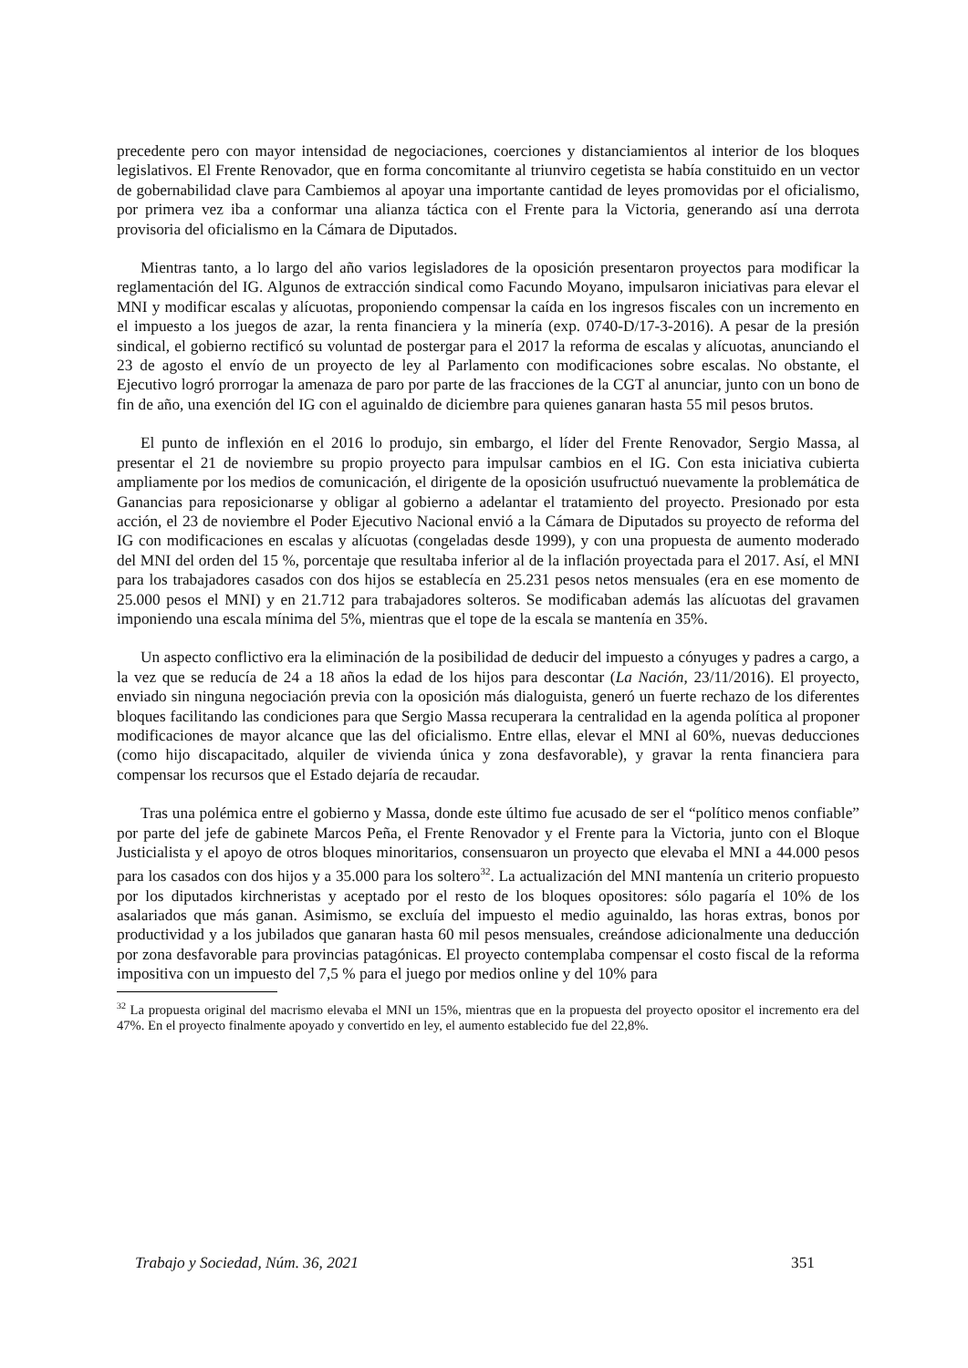precedente pero con mayor intensidad de negociaciones, coerciones y distanciamientos al interior de los bloques legislativos. El Frente Renovador, que en forma concomitante al triunviro cegetista se había constituido en un vector de gobernabilidad clave para Cambiemos al apoyar una importante cantidad de leyes promovidas por el oficialismo, por primera vez iba a conformar una alianza táctica con el Frente para la Victoria, generando así una derrota provisoria del oficialismo en la Cámara de Diputados.
Mientras tanto, a lo largo del año varios legisladores de la oposición presentaron proyectos para modificar la reglamentación del IG. Algunos de extracción sindical como Facundo Moyano, impulsaron iniciativas para elevar el MNI y modificar escalas y alícuotas, proponiendo compensar la caída en los ingresos fiscales con un incremento en el impuesto a los juegos de azar, la renta financiera y la minería (exp. 0740-D/17-3-2016). A pesar de la presión sindical, el gobierno rectificó su voluntad de postergar para el 2017 la reforma de escalas y alícuotas, anunciando el 23 de agosto el envío de un proyecto de ley al Parlamento con modificaciones sobre escalas. No obstante, el Ejecutivo logró prorrogar la amenaza de paro por parte de las fracciones de la CGT al anunciar, junto con un bono de fin de año, una exención del IG con el aguinaldo de diciembre para quienes ganaran hasta 55 mil pesos brutos.
El punto de inflexión en el 2016 lo produjo, sin embargo, el líder del Frente Renovador, Sergio Massa, al presentar el 21 de noviembre su propio proyecto para impulsar cambios en el IG. Con esta iniciativa cubierta ampliamente por los medios de comunicación, el dirigente de la oposición usufructuó nuevamente la problemática de Ganancias para reposicionarse y obligar al gobierno a adelantar el tratamiento del proyecto. Presionado por esta acción, el 23 de noviembre el Poder Ejecutivo Nacional envió a la Cámara de Diputados su proyecto de reforma del IG con modificaciones en escalas y alícuotas (congeladas desde 1999), y con una propuesta de aumento moderado del MNI del orden del 15 %, porcentaje que resultaba inferior al de la inflación proyectada para el 2017. Así, el MNI para los trabajadores casados con dos hijos se establecía en 25.231 pesos netos mensuales (era en ese momento de 25.000 pesos el MNI) y en 21.712 para trabajadores solteros. Se modificaban además las alícuotas del gravamen imponiendo una escala mínima del 5%, mientras que el tope de la escala se mantenía en 35%.
Un aspecto conflictivo era la eliminación de la posibilidad de deducir del impuesto a cónyuges y padres a cargo, a la vez que se reducía de 24 a 18 años la edad de los hijos para descontar (La Nación, 23/11/2016). El proyecto, enviado sin ninguna negociación previa con la oposición más dialoguista, generó un fuerte rechazo de los diferentes bloques facilitando las condiciones para que Sergio Massa recuperara la centralidad en la agenda política al proponer modificaciones de mayor alcance que las del oficialismo. Entre ellas, elevar el MNI al 60%, nuevas deducciones (como hijo discapacitado, alquiler de vivienda única y zona desfavorable), y gravar la renta financiera para compensar los recursos que el Estado dejaría de recaudar.
Tras una polémica entre el gobierno y Massa, donde este último fue acusado de ser el “político menos confiable” por parte del jefe de gabinete Marcos Peña, el Frente Renovador y el Frente para la Victoria, junto con el Bloque Justicialista y el apoyo de otros bloques minoritarios, consensuaron un proyecto que elevaba el MNI a 44.000 pesos para los casados con dos hijos y a 35.000 para los soltero<sup>32</sup>. La actualización del MNI mantenía un criterio propuesto por los diputados kirchneristas y aceptado por el resto de los bloques opositores: sólo pagaría el 10% de los asalariados que más ganan. Asimismo, se excluía del impuesto el medio aguinaldo, las horas extras, bonos por productividad y a los jubilados que ganaran hasta 60 mil pesos mensuales, creándose adicionalmente una deducción por zona desfavorable para provincias patagónicas. El proyecto contemplaba compensar el costo fiscal de la reforma impositiva con un impuesto del 7,5 % para el juego por medios online y del 10% para
<sup>32</sup> La propuesta original del macrismo elevaba el MNI un 15%, mientras que en la propuesta del proyecto opositor el incremento era del 47%. En el proyecto finalmente apoyado y convertido en ley, el aumento establecido fue del 22,8%.
Trabajo y Sociedad, Núm. 36, 2021 351